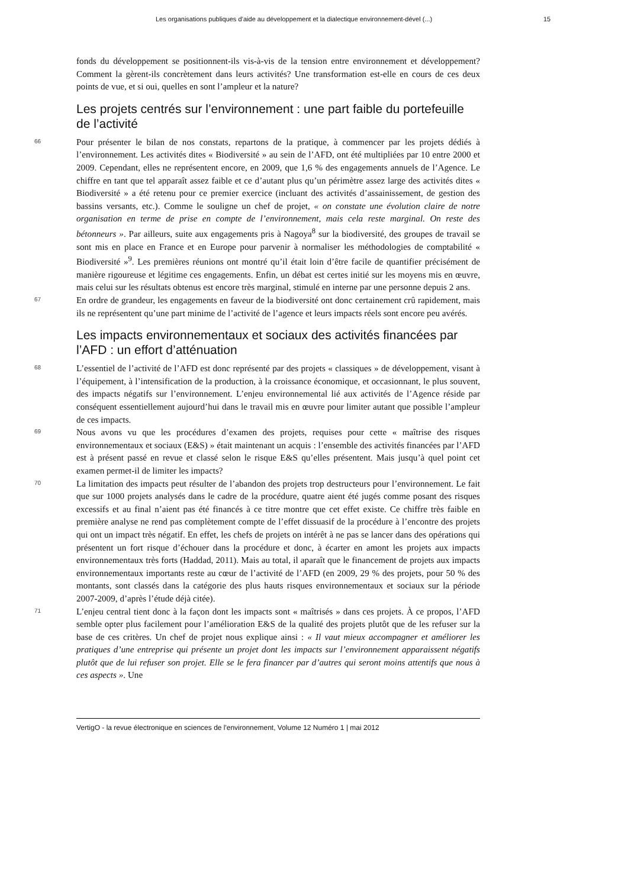Les organisations publiques d’aide au développement et la dialectique environnement-dével (...) 15
fonds du développement se positionnent-ils vis-à-vis de la tension entre environnement et développement? Comment la gèrent-ils concrètement dans leurs activités? Une transformation est-elle en cours de ces deux points de vue, et si oui, quelles en sont l’ampleur et la nature?
Les projets centrés sur l’environnement : une part faible du portefeuille de l’activité
66
Pour présenter le bilan de nos constats, repartons de la pratique, à commencer par les projets dédiés à l’environnement. Les activités dites « Biodiversité » au sein de l’AFD, ont été multipliées par 10 entre 2000 et 2009. Cependant, elles ne représentent encore, en 2009, que 1,6 % des engagements annuels de l’Agence. Le chiffre en tant que tel apparaît assez faible et ce d’autant plus qu’un périmètre assez large des activités dites « Biodiversité » a été retenu pour ce premier exercice (incluant des activités d’assainissement, de gestion des bassins versants, etc.). Comme le souligne un chef de projet, « on constate une évolution claire de notre organisation en terme de prise en compte de l’environnement, mais cela reste marginal. On reste des bétonneurs ». Par ailleurs, suite aux engagements pris à Nagoya<sup>8</sup> sur la biodiversité, des groupes de travail se sont mis en place en France et en Europe pour parvenir à normaliser les méthodologies de comptabilité « Biodiversité »<sup>9</sup>. Les premières réunions ont montré qu’il était loin d’être facile de quantifier précisément de manière rigoureuse et légitime ces engagements. Enfin, un débat est certes initié sur les moyens mis en œuvre, mais celui sur les résultats obtenus est encore très marginal, stimulé en interne par une personne depuis 2 ans.
67
En ordre de grandeur, les engagements en faveur de la biodiversité ont donc certainement crû rapidement, mais ils ne représentent qu’une part minime de l’activité de l’agence et leurs impacts réels sont encore peu avérés.
Les impacts environnementaux et sociaux des activités financées par l’AFD : un effort d’atténuation
68
L’essentiel de l’activité de l’AFD est donc représenté par des projets « classiques » de développement, visant à l’équipement, à l’intensification de la production, à la croissance économique, et occasionnant, le plus souvent, des impacts négatifs sur l’environnement. L’enjeu environnemental lié aux activités de l’Agence réside par conséquent essentiellement aujourd’hui dans le travail mis en œuvre pour limiter autant que possible l’ampleur de ces impacts.
69
Nous avons vu que les procédures d’examen des projets, requises pour cette « maîtrise des risques environnementaux et sociaux (E&S) » était maintenant un acquis : l’ensemble des activités financées par l’AFD est à présent passé en revue et classé selon le risque E&S qu’elles présentent. Mais jusqu’à quel point cet examen permet-il de limiter les impacts?
70
La limitation des impacts peut résulter de l’abandon des projets trop destructeurs pour l’environnement. Le fait que sur 1000 projets analysés dans le cadre de la procédure, quatre aient été jugés comme posant des risques excessifs et au final n’aient pas été financés à ce titre montre que cet effet existe. Ce chiffre très faible en première analyse ne rend pas complètement compte de l’effet dissuasif de la procédure à l’encontre des projets qui ont un impact très négatif. En effet, les chefs de projets on intérêt à ne pas se lancer dans des opérations qui présentent un fort risque d’échouer dans la procédure et donc, à écarter en amont les projets aux impacts environnementaux très forts (Haddad, 2011). Mais au total, il aparaît que le financement de projets aux impacts environnementaux importants reste au cœur de l’activité de l’AFD (en 2009, 29 % des projets, pour 50 % des montants, sont classés dans la catégorie des plus hauts risques environnementaux et sociaux sur la période 2007-2009, d’après l’étude déjà citée).
71
L’enjeu central tient donc à la façon dont les impacts sont « maîtrisés » dans ces projets. À ce propos, l’AFD semble opter plus facilement pour l’amélioration E&S de la qualité des projets plutôt que de les refuser sur la base de ces critères. Un chef de projet nous explique ainsi : « Il vaut mieux accompagner et améliorer les pratiques d’une entreprise qui présente un projet dont les impacts sur l’environnement apparaissent négatifs plutôt que de lui refuser son projet. Elle se le fera financer par d’autres qui seront moins attentifs que nous à ces aspects ». Une
VertigO - la revue électronique en sciences de l'environnement, Volume 12 Numéro 1 | mai 2012